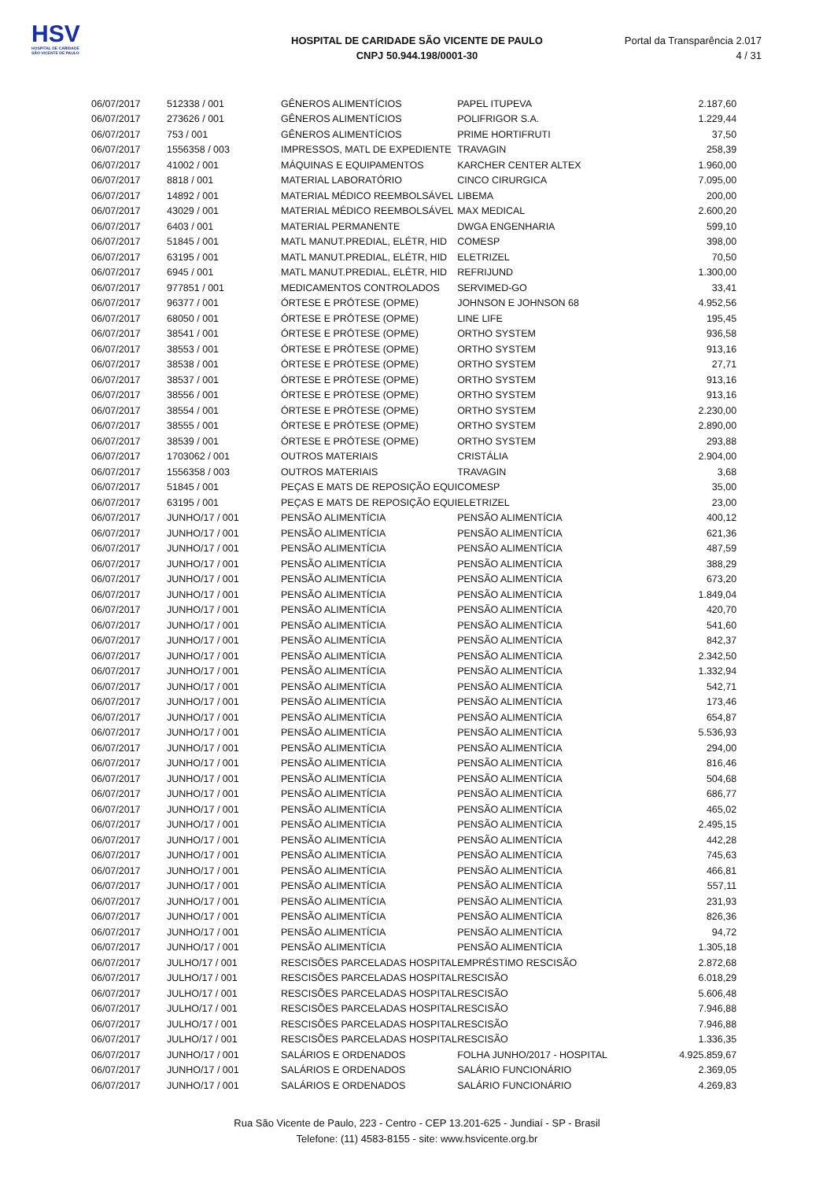HSV
HOSPITAL DE CARIDADE SÃO VICENTE DE PAULO
HOSPITAL DE CARIDADE SÃO VICENTE DE PAULO
CNPJ 50.944.198/0001-30
Portal da Transparência 2.017
4 / 31
| 06/07/2017 | 512338 / 001 | GÊNEROS ALIMENTÍCIOS | PAPEL ITUPEVA | 2.187,60 |
| 06/07/2017 | 273626 / 001 | GÊNEROS ALIMENTÍCIOS | POLIFRIGOR S.A. | 1.229,44 |
| 06/07/2017 | 753 / 001 | GÊNEROS ALIMENTÍCIOS | PRIME HORTIFRUTI | 37,50 |
| 06/07/2017 | 1556358 / 003 | IMPRESSOS, MATL DE EXPEDIENTE | TRAVAGIN | 258,39 |
| 06/07/2017 | 41002 / 001 | MÁQUINAS E EQUIPAMENTOS | KARCHER CENTER ALTEX | 1.960,00 |
| 06/07/2017 | 8818 / 001 | MATERIAL LABORATÓRIO | CINCO CIRURGICA | 7.095,00 |
| 06/07/2017 | 14892 / 001 | MATERIAL MÉDICO REEMBOLSÁVEL | LIBEMA | 200,00 |
| 06/07/2017 | 43029 / 001 | MATERIAL MÉDICO REEMBOLSÁVEL | MAX MEDICAL | 2.600,20 |
| 06/07/2017 | 6403 / 001 | MATERIAL PERMANENTE | DWGA ENGENHARIA | 599,10 |
| 06/07/2017 | 51845 / 001 | MATL MANUT.PREDIAL, ELÉTR, HID | COMESP | 398,00 |
| 06/07/2017 | 63195 / 001 | MATL MANUT.PREDIAL, ELÉTR, HID | ELETRIZEL | 70,50 |
| 06/07/2017 | 6945 / 001 | MATL MANUT.PREDIAL, ELÉTR, HID | REFRIJUND | 1.300,00 |
| 06/07/2017 | 977851 / 001 | MEDICAMENTOS CONTROLADOS | SERVIMED-GO | 33,41 |
| 06/07/2017 | 96377 / 001 | ÓRTESE E PRÓTESE (OPME) | JOHNSON E JOHNSON 68 | 4.952,56 |
| 06/07/2017 | 68050 / 001 | ÓRTESE E PRÓTESE (OPME) | LINE LIFE | 195,45 |
| 06/07/2017 | 38541 / 001 | ÓRTESE E PRÓTESE (OPME) | ORTHO SYSTEM | 936,58 |
| 06/07/2017 | 38553 / 001 | ÓRTESE E PRÓTESE (OPME) | ORTHO SYSTEM | 913,16 |
| 06/07/2017 | 38538 / 001 | ÓRTESE E PRÓTESE (OPME) | ORTHO SYSTEM | 27,71 |
| 06/07/2017 | 38537 / 001 | ÓRTESE E PRÓTESE (OPME) | ORTHO SYSTEM | 913,16 |
| 06/07/2017 | 38556 / 001 | ÓRTESE E PRÓTESE (OPME) | ORTHO SYSTEM | 913,16 |
| 06/07/2017 | 38554 / 001 | ÓRTESE E PRÓTESE (OPME) | ORTHO SYSTEM | 2.230,00 |
| 06/07/2017 | 38555 / 001 | ÓRTESE E PRÓTESE (OPME) | ORTHO SYSTEM | 2.890,00 |
| 06/07/2017 | 38539 / 001 | ÓRTESE E PRÓTESE (OPME) | ORTHO SYSTEM | 293,88 |
| 06/07/2017 | 1703062 / 001 | OUTROS MATERIAIS | CRISTÁLIA | 2.904,00 |
| 06/07/2017 | 1556358 / 003 | OUTROS MATERIAIS | TRAVAGIN | 3,68 |
| 06/07/2017 | 51845 / 001 | PEÇAS E MATS DE REPOSIÇÃO EQUI | COMESP | 35,00 |
| 06/07/2017 | 63195 / 001 | PEÇAS E MATS DE REPOSIÇÃO EQUI | ELETRIZEL | 23,00 |
| 06/07/2017 | JUNHO/17 / 001 | PENSÃO ALIMENTÍCIA | PENSÃO ALIMENTÍCIA | 400,12 |
| 06/07/2017 | JUNHO/17 / 001 | PENSÃO ALIMENTÍCIA | PENSÃO ALIMENTÍCIA | 621,36 |
| 06/07/2017 | JUNHO/17 / 001 | PENSÃO ALIMENTÍCIA | PENSÃO ALIMENTÍCIA | 487,59 |
| 06/07/2017 | JUNHO/17 / 001 | PENSÃO ALIMENTÍCIA | PENSÃO ALIMENTÍCIA | 388,29 |
| 06/07/2017 | JUNHO/17 / 001 | PENSÃO ALIMENTÍCIA | PENSÃO ALIMENTÍCIA | 673,20 |
| 06/07/2017 | JUNHO/17 / 001 | PENSÃO ALIMENTÍCIA | PENSÃO ALIMENTÍCIA | 1.849,04 |
| 06/07/2017 | JUNHO/17 / 001 | PENSÃO ALIMENTÍCIA | PENSÃO ALIMENTÍCIA | 420,70 |
| 06/07/2017 | JUNHO/17 / 001 | PENSÃO ALIMENTÍCIA | PENSÃO ALIMENTÍCIA | 541,60 |
| 06/07/2017 | JUNHO/17 / 001 | PENSÃO ALIMENTÍCIA | PENSÃO ALIMENTÍCIA | 842,37 |
| 06/07/2017 | JUNHO/17 / 001 | PENSÃO ALIMENTÍCIA | PENSÃO ALIMENTÍCIA | 2.342,50 |
| 06/07/2017 | JUNHO/17 / 001 | PENSÃO ALIMENTÍCIA | PENSÃO ALIMENTÍCIA | 1.332,94 |
| 06/07/2017 | JUNHO/17 / 001 | PENSÃO ALIMENTÍCIA | PENSÃO ALIMENTÍCIA | 542,71 |
| 06/07/2017 | JUNHO/17 / 001 | PENSÃO ALIMENTÍCIA | PENSÃO ALIMENTÍCIA | 173,46 |
| 06/07/2017 | JUNHO/17 / 001 | PENSÃO ALIMENTÍCIA | PENSÃO ALIMENTÍCIA | 654,87 |
| 06/07/2017 | JUNHO/17 / 001 | PENSÃO ALIMENTÍCIA | PENSÃO ALIMENTÍCIA | 5.536,93 |
| 06/07/2017 | JUNHO/17 / 001 | PENSÃO ALIMENTÍCIA | PENSÃO ALIMENTÍCIA | 294,00 |
| 06/07/2017 | JUNHO/17 / 001 | PENSÃO ALIMENTÍCIA | PENSÃO ALIMENTÍCIA | 816,46 |
| 06/07/2017 | JUNHO/17 / 001 | PENSÃO ALIMENTÍCIA | PENSÃO ALIMENTÍCIA | 504,68 |
| 06/07/2017 | JUNHO/17 / 001 | PENSÃO ALIMENTÍCIA | PENSÃO ALIMENTÍCIA | 686,77 |
| 06/07/2017 | JUNHO/17 / 001 | PENSÃO ALIMENTÍCIA | PENSÃO ALIMENTÍCIA | 465,02 |
| 06/07/2017 | JUNHO/17 / 001 | PENSÃO ALIMENTÍCIA | PENSÃO ALIMENTÍCIA | 2.495,15 |
| 06/07/2017 | JUNHO/17 / 001 | PENSÃO ALIMENTÍCIA | PENSÃO ALIMENTÍCIA | 442,28 |
| 06/07/2017 | JUNHO/17 / 001 | PENSÃO ALIMENTÍCIA | PENSÃO ALIMENTÍCIA | 745,63 |
| 06/07/2017 | JUNHO/17 / 001 | PENSÃO ALIMENTÍCIA | PENSÃO ALIMENTÍCIA | 466,81 |
| 06/07/2017 | JUNHO/17 / 001 | PENSÃO ALIMENTÍCIA | PENSÃO ALIMENTÍCIA | 557,11 |
| 06/07/2017 | JUNHO/17 / 001 | PENSÃO ALIMENTÍCIA | PENSÃO ALIMENTÍCIA | 231,93 |
| 06/07/2017 | JUNHO/17 / 001 | PENSÃO ALIMENTÍCIA | PENSÃO ALIMENTÍCIA | 826,36 |
| 06/07/2017 | JUNHO/17 / 001 | PENSÃO ALIMENTÍCIA | PENSÃO ALIMENTÍCIA | 94,72 |
| 06/07/2017 | JUNHO/17 / 001 | PENSÃO ALIMENTÍCIA | PENSÃO ALIMENTÍCIA | 1.305,18 |
| 06/07/2017 | JULHO/17 / 001 | RESCISÕES PARCELADAS HOSPITAL | EMPRÉSTIMO RESCISÃO | 2.872,68 |
| 06/07/2017 | JULHO/17 / 001 | RESCISÕES PARCELADAS HOSPITAL | RESCISÃO | 6.018,29 |
| 06/07/2017 | JULHO/17 / 001 | RESCISÕES PARCELADAS HOSPITAL | RESCISÃO | 5.606,48 |
| 06/07/2017 | JULHO/17 / 001 | RESCISÕES PARCELADAS HOSPITAL | RESCISÃO | 7.946,88 |
| 06/07/2017 | JULHO/17 / 001 | RESCISÕES PARCELADAS HOSPITAL | RESCISÃO | 7.946,88 |
| 06/07/2017 | JULHO/17 / 001 | RESCISÕES PARCELADAS HOSPITAL | RESCISÃO | 1.336,35 |
| 06/07/2017 | JUNHO/17 / 001 | SALÁRIOS E ORDENADOS | FOLHA JUNHO/2017 - HOSPITAL | 4.925.859,67 |
| 06/07/2017 | JUNHO/17 / 001 | SALÁRIOS E ORDENADOS | SALÁRIO FUNCIONÁRIO | 2.369,05 |
| 06/07/2017 | JUNHO/17 / 001 | SALÁRIOS E ORDENADOS | SALÁRIO FUNCIONÁRIO | 4.269,83 |
Rua São Vicente de Paulo, 223 - Centro - CEP 13.201-625 - Jundiaí - SP - Brasil
Telefone: (11) 4583-8155 - site: www.hsvicente.org.br